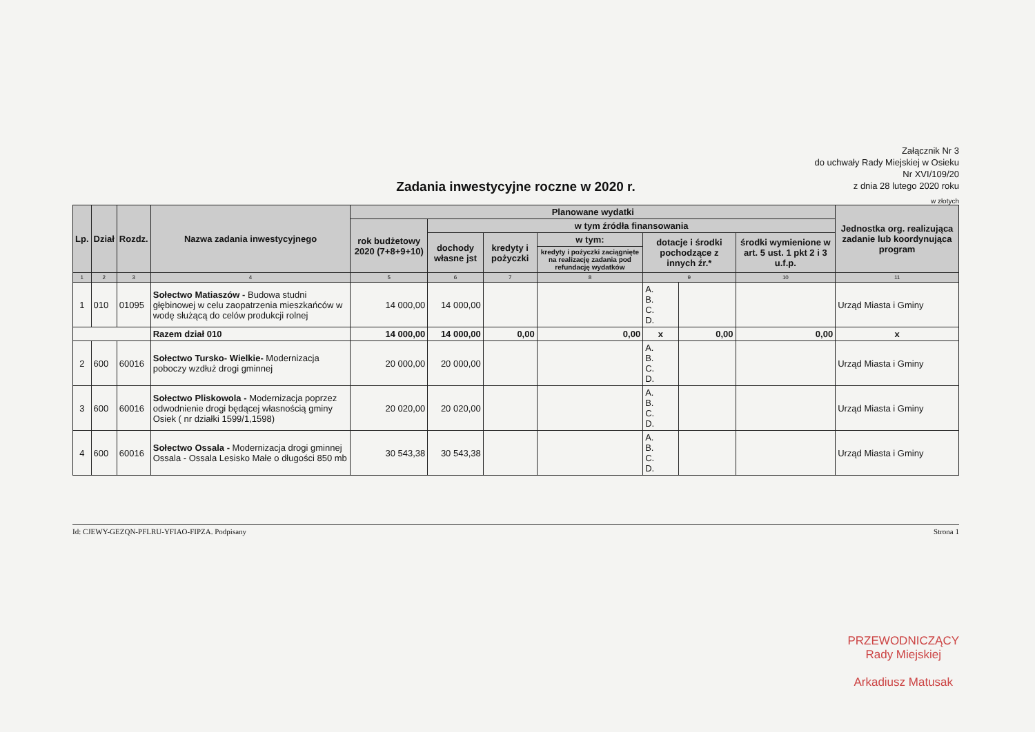Załącznik Nr 3
do uchwały Rady Miejskiej w Osieku
Nr XVI/109/20
z dnia 28 lutego 2020 roku
Zadania inwestycyjne roczne w 2020 r.
w złotych
| Lp. | Dział | Rozdz. | Nazwa zadania inwestycyjnego | Planowane wydatki | | | | | | | Jednostka org. realizująca zadanie lub koordynująca program |
| --- | --- | --- | --- | --- | --- | --- | --- | --- | --- | --- | --- |
| | | | | rok budżetowy 2020 (7+8+9+10) | w tym źródła finansowania | | | | | | |
| | | | | | dochody własne jst | kredyty i pożyczki | w tym: | dotacje i środki pochodzące z innych źr.* | | środki wymienione w art. 5 ust. 1 pkt 2 i 3 u.f.p. | |
| | | | | | | | kredyty i pożyczki zaciągnięte na realizację zadania pod refundację wydatków | | | | |
| 1 | 2 | 3 | 4 | 5 | 6 | 7 | 8 | 9 | | 10 | 11 |
| 1 | 010 | 01095 | Sołectwo Matiaszów - Budowa studni głębinowej w celu zaopatrzenia mieszkańców w wodę służącą do celów produkcji rolnej | 14 000,00 | 14 000,00 | | | A. B. C. D. | | | Urząd Miasta i Gminy |
| | | | Razem dział 010 | 14 000,00 | 14 000,00 | 0,00 | 0,00 | x | 0,00 | 0,00 | x |
| 2 | 600 | 60016 | Sołectwo Tursko- Wielkie- Modernizacja poboczy wzdłuż drogi gminnej | 20 000,00 | 20 000,00 | | | A. B. C. D. | | | Urząd Miasta i Gminy |
| 3 | 600 | 60016 | Sołectwo Pliskowola - Modernizacja poprzez odwodnienie drogi będącej własnością gminy Osiek ( nr działki 1599/1,1598) | 20 020,00 | 20 020,00 | | | A. B. C. D. | | | Urząd Miasta i Gminy |
| 4 | 600 | 60016 | Sołectwo Ossala - Modernizacja drogi gminnej Ossala - Ossala Lesisko Małe o długości 850 mb | 30 543,38 | 30 543,38 | | | A. B. C. D. | | | Urząd Miasta i Gminy |
Id: CJEWY-GEZQN-PFLRU-YFIAO-FIPZA. Podpisany Strona 1
PRZEWODNICZĄCY
Rady Miejskiej
Arkadiusz Matusak